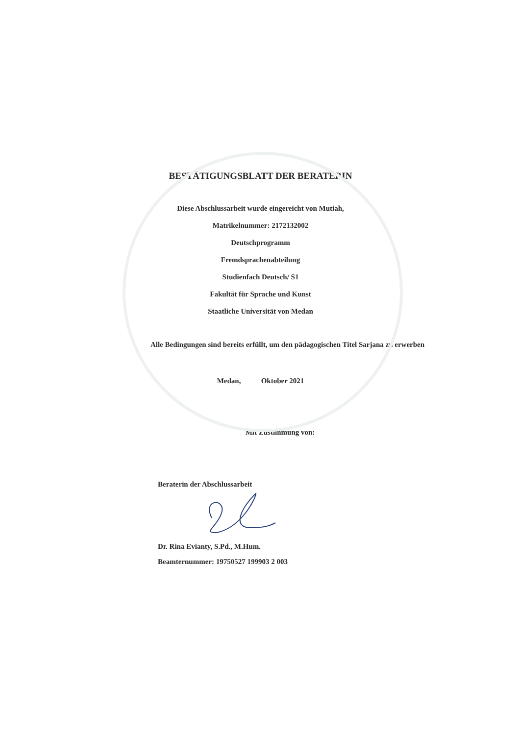BESTÄTIGUNGSBLATT DER BERATERIN
Diese Abschlussarbeit wurde eingereicht von Mutiah,
Matrikelnummer: 2172132002
Deutschprogramm
Fremdsprachenabteilung
Studienfach Deutsch/ S1
Fakultät für Sprache und Kunst
Staatliche Universität von Medan
Alle Bedingungen sind bereits erfüllt, um den pädagogischen Titel Sarjana zu erwerben
Medan, Oktober 2021
Mit Zustimmung von:
Beraterin der Abschlussarbeit
Dr. Rina Evianty, S.Pd., M.Hum.
Beamternummer: 19750527 199903 2 003